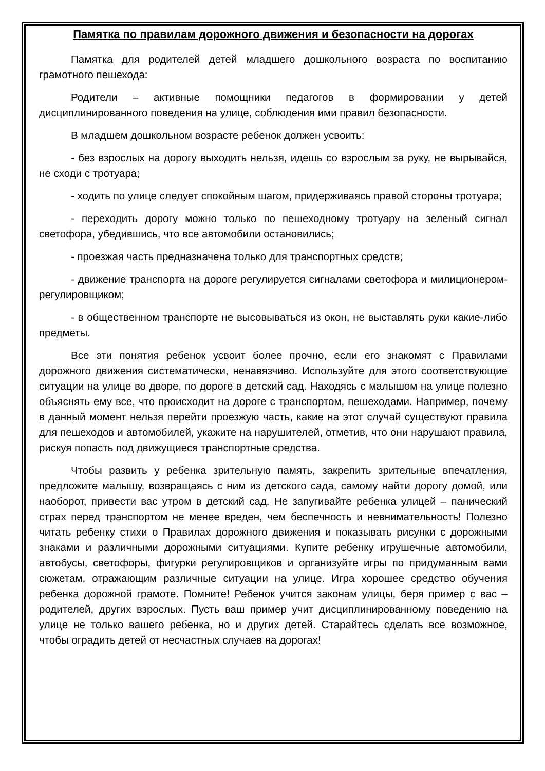Памятка по правилам дорожного движения и безопасности на дорогах
Памятка для родителей детей младшего дошкольного возраста по воспитанию грамотного пешехода:
Родители – активные помощники педагогов в формировании у детей дисциплинированного поведения на улице, соблюдения ими правил безопасности.
В младшем дошкольном возрасте ребенок должен усвоить:
- без взрослых на дорогу выходить нельзя, идешь со взрослым за руку, не вырывайся, не сходи с тротуара;
- ходить по улице следует спокойным шагом, придерживаясь правой стороны тротуара;
- переходить дорогу можно только по пешеходному тротуару на зеленый сигнал светофора, убедившись, что все автомобили остановились;
- проезжая часть предназначена только для транспортных средств;
- движение транспорта на дороге регулируется сигналами светофора и милиционером-регулировщиком;
- в общественном транспорте не высовываться из окон, не выставлять руки какие-либо предметы.
Все эти понятия ребенок усвоит более прочно, если его знакомят с Правилами дорожного движения систематически, ненавязчиво. Используйте для этого соответствующие ситуации на улице во дворе, по дороге в детский сад. Находясь с малышом на улице полезно объяснять ему все, что происходит на дороге с транспортом, пешеходами. Например, почему в данный момент нельзя перейти проезжую часть, какие на этот случай существуют правила для пешеходов и автомобилей, укажите на нарушителей, отметив, что они нарушают правила, рискуя попасть под движущиеся транспортные средства.
Чтобы развить у ребенка зрительную память, закрепить зрительные впечатления, предложите малышу, возвращаясь с ним из детского сада, самому найти дорогу домой, или наоборот, привести вас утром в детский сад. Не запугивайте ребенка улицей – панический страх перед транспортом не менее вреден, чем беспечность и невнимательность! Полезно читать ребенку стихи о Правилах дорожного движения и показывать рисунки с дорожными знаками и различными дорожными ситуациями. Купите ребенку игрушечные автомобили, автобусы, светофоры, фигурки регулировщиков и организуйте игры по придуманным вами сюжетам, отражающим различные ситуации на улице. Игра хорошее средство обучения ребенка дорожной грамоте. Помните! Ребенок учится законам улицы, беря пример с вас – родителей, других взрослых. Пусть ваш пример учит дисциплинированному поведению на улице не только вашего ребенка, но и других детей. Старайтесь сделать все возможное, чтобы оградить детей от несчастных случаев на дорогах!